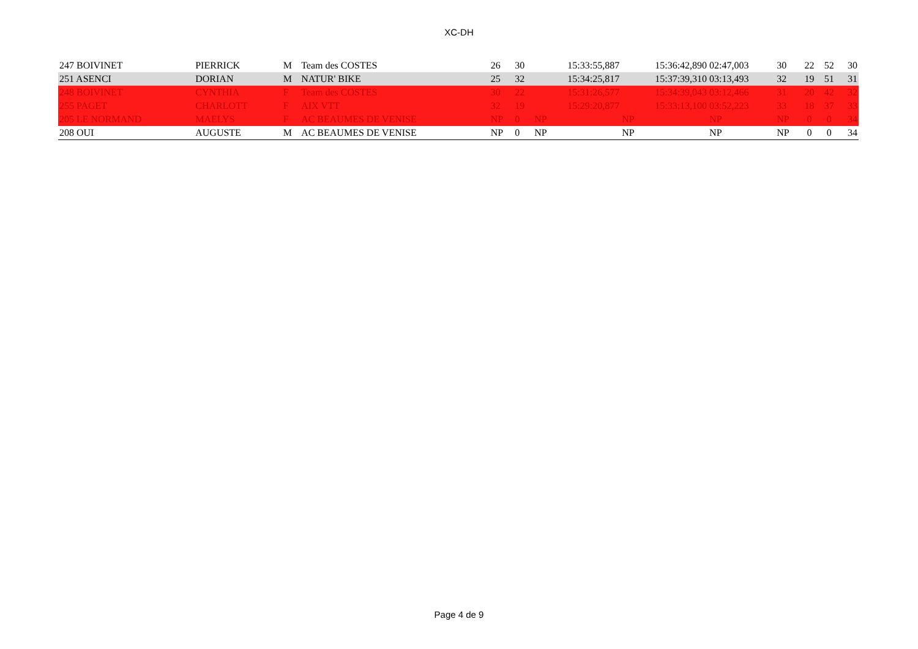XC-DH
| 247 BOIVINET | PIERRICK | M | Team des COSTES | 26 | 30 | 15:33:55,887 | 15:36:42,890 | 02:47,003 | 30 | 22 | 52 | 30 |
| 251 ASENCI | DORIAN | M | NATUR' BIKE | 25 | 32 | 15:34:25,817 | 15:37:39,310 | 03:13,493 | 32 | 19 | 51 | 31 |
| 248 BOIVINET | CYNTHIA | F | Team des COSTES | 30 | 22 | 15:31:26,577 | 15:34:39,043 | 03:12,466 | 31 | 20 | 42 | 32 |
| 255 PAGET | CHARLOTT | F | AIX VTT | 32 | 19 | 15:29:20,877 | 15:33:13,100 | 03:52,223 | 33 | 18 | 37 | 33 |
| 205 LE NORMAND | MAELYS | F | AC BEAUMES DE VENISE | NP | 0 | NP | NP | NP | NP | 0 | 0 | 34 |
| 208 OUI | AUGUSTE | M | AC BEAUMES DE VENISE | NP | 0 | NP | NP | NP | NP | 0 | 0 | 34 |
Page 4 de 9